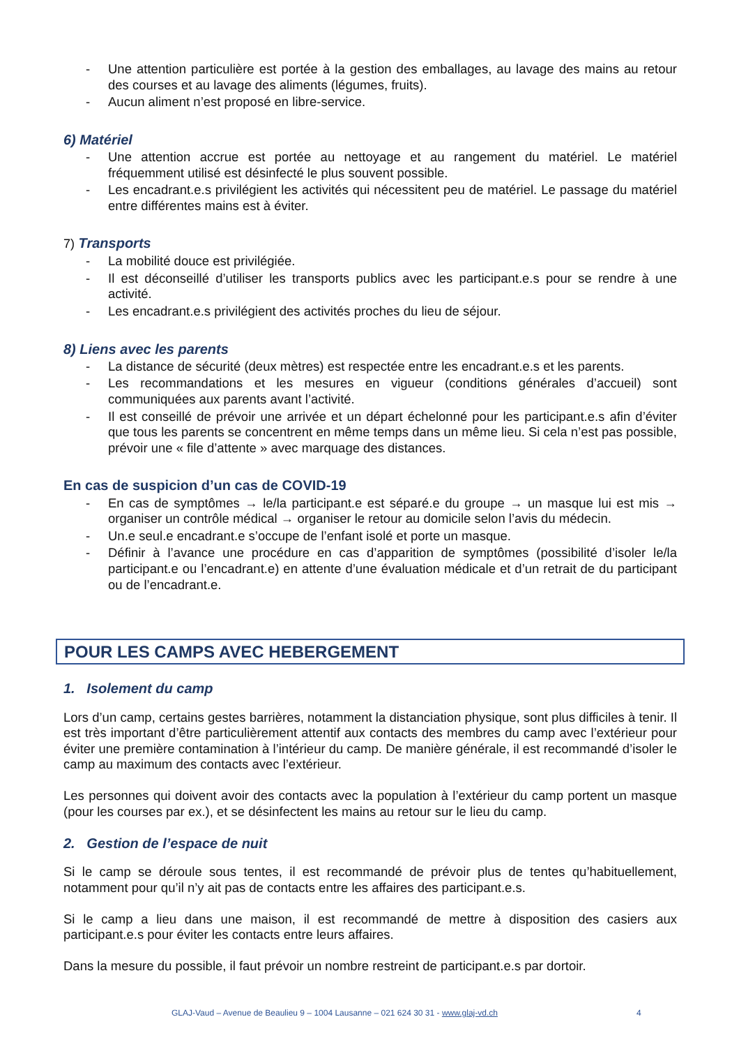- Une attention particulière est portée à la gestion des emballages, au lavage des mains au retour des courses et au lavage des aliments (légumes, fruits).
- Aucun aliment n’est proposé en libre-service.
6) Matériel
- Une attention accrue est portée au nettoyage et au rangement du matériel. Le matériel fréquemment utilisé est désinfecté le plus souvent possible.
- Les encadrant.e.s privilégient les activités qui nécessitent peu de matériel. Le passage du matériel entre différentes mains est à éviter.
7) Transports
- La mobilité douce est privilégiée.
- Il est déconseillé d’utiliser les transports publics avec les participant.e.s pour se rendre à une activité.
- Les encadrant.e.s privilégient des activités proches du lieu de séjour.
8) Liens avec les parents
- La distance de sécurité (deux mètres) est respectée entre les encadrant.e.s et les parents.
- Les recommandations et les mesures en vigueur (conditions générales d’accueil) sont communiquées aux parents avant l’activité.
- Il est conseillé de prévoir une arrivée et un départ échelonné pour les participant.e.s afin d’éviter que tous les parents se concentrent en même temps dans un même lieu. Si cela n’est pas possible, prévoir une « file d’attente » avec marquage des distances.
En cas de suspicion d’un cas de COVID-19
- En cas de symptômes → le/la participant.e est séparé.e du groupe → un masque lui est mis → organiser un contrôle médical → organiser le retour au domicile selon l’avis du médecin.
- Un.e seul.e encadrant.e s’occupe de l’enfant isolé et porte un masque.
- Définir à l’avance une procédure en cas d’apparition de symptômes (possibilité d’isoler le/la participant.e ou l’encadrant.e) en attente d’une évaluation médicale et d’un retrait de du participant ou de l’encadrant.e.
POUR LES CAMPS AVEC HEBERGEMENT
1. Isolement du camp
Lors d’un camp, certains gestes barrières, notamment la distanciation physique, sont plus difficiles à tenir. Il est très important d’être particulièrement attentif aux contacts des membres du camp avec l’extérieur pour éviter une première contamination à l’intérieur du camp. De manière générale, il est recommandé d’isoler le camp au maximum des contacts avec l’extérieur.
Les personnes qui doivent avoir des contacts avec la population à l’extérieur du camp portent un masque (pour les courses par ex.), et se désinfectent les mains au retour sur le lieu du camp.
2. Gestion de l’espace de nuit
Si le camp se déroule sous tentes, il est recommandé de prévoir plus de tentes qu’habituellement, notamment pour qu’il n’y ait pas de contacts entre les affaires des participant.e.s.
Si le camp a lieu dans une maison, il est recommandé de mettre à disposition des casiers aux participant.e.s pour éviter les contacts entre leurs affaires.
Dans la mesure du possible, il faut prévoir un nombre restreint de participant.e.s par dortoir.
GLAJ-Vaud – Avenue de Beaulieu 9 – 1004 Lausanne – 021 624 30 31 - www.glaj-vd.ch 4